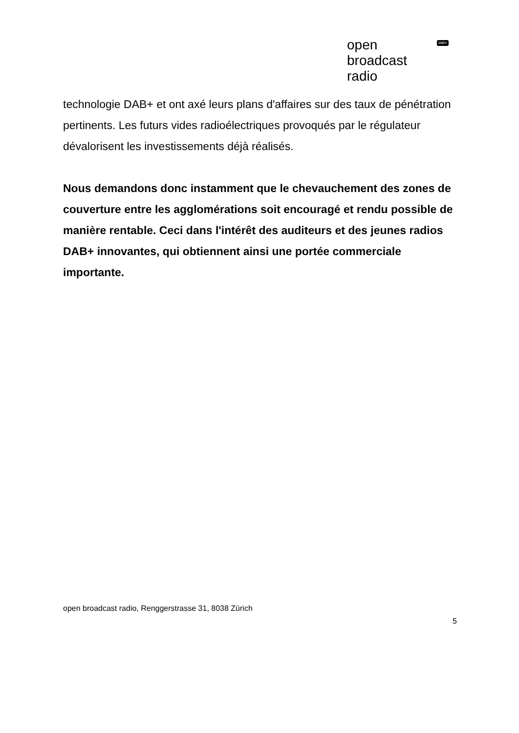open
broadcast
radio
dab+
technologie DAB+ et ont axé leurs plans d'affaires sur des taux de pénétration pertinents. Les futurs vides radioélectriques provoqués par le régulateur dévalorisent les investissements déjà réalisés.
Nous demandons donc instamment que le chevauchement des zones de couverture entre les agglomérations soit encouragé et rendu possible de manière rentable. Ceci dans l'intérêt des auditeurs et des jeunes radios DAB+ innovantes, qui obtiennent ainsi une portée commerciale importante.
open broadcast radio, Renggerstrasse 31, 8038 Zürich
5